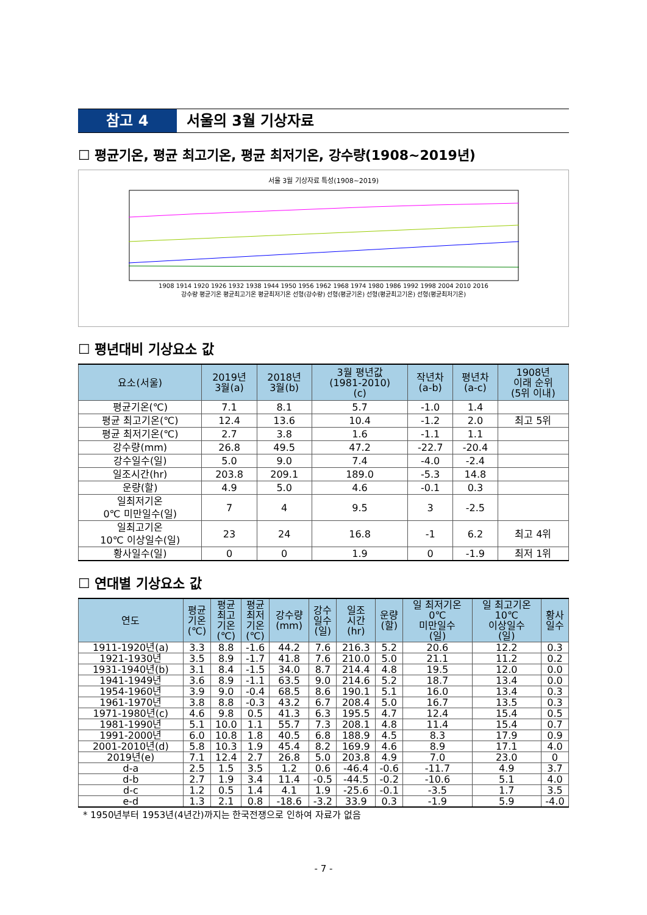참고 4 서울의 3월 기상자료
☐ 평균기온, 평균 최고기온, 평균 최저기온, 강수량(1908~2019년)
서울 3월 기상자료 특성(1908~2019)
1908 1914 1920 1926 1932 1938 1944 1950 1956 1962 1968 1974 1980 1986 1992 1998 2004 2010 2016
강수량 평균기온 평균최고기온 평균최저기온 선형(강수량) 선형(평균기온) 선형(평균최고기온) 선형(평균최저기온)
☐ 평년대비 기상요소 값
| 요소(서울) | 2019년 3월(a) | 2018년 3월(b) | 3월 평년값 (1981-2010) (c) | 작년차 (a-b) | 평년차 (a-c) | 1908년 이래 순위 (5위 이내) |
| --- | --- | --- | --- | --- | --- | --- |
| 평균기온(℃) | 7.1 | 8.1 | 5.7 | -1.0 | 1.4 | |
| 평균 최고기온(℃) | 12.4 | 13.6 | 10.4 | -1.2 | 2.0 | 최고 5위 |
| 평균 최저기온(℃) | 2.7 | 3.8 | 1.6 | -1.1 | 1.1 | |
| 강수량(mm) | 26.8 | 49.5 | 47.2 | -22.7 | -20.4 | |
| 강수일수(일) | 5.0 | 9.0 | 7.4 | -4.0 | -2.4 | |
| 일조시간(hr) | 203.8 | 209.1 | 189.0 | -5.3 | 14.8 | |
| 운량(할) | 4.9 | 5.0 | 4.6 | -0.1 | 0.3 | |
| 일최저기온 0℃ 미만일수(일) | 7 | 4 | 9.5 | 3 | -2.5 | |
| 일최고기온 10℃ 이상일수(일) | 23 | 24 | 16.8 | -1 | 6.2 | 최고 4위 |
| 황사일수(일) | 0 | 0 | 1.9 | 0 | -1.9 | 최저 1위 |
☐ 연대별 기상요소 값
| 연도 | 평균 기온 (℃) | 평균 최고 기온 (℃) | 평균 최저 기온 (℃) | 강수량 (mm) | 강수 일수 (일) | 일조 시간 (hr) | 운량 (할) | 일 최저기온 0℃ 미만일수 (일) | 일 최고기온 10℃ 이상일수 (일) | 황사 일수 |
| --- | --- | --- | --- | --- | --- | --- | --- | --- | --- | --- |
| 1911-1920년(a) | 3.3 | 8.8 | -1.6 | 44.2 | 7.6 | 216.3 | 5.2 | 20.6 | 12.2 | 0.3 |
| 1921-1930년 | 3.5 | 8.9 | -1.7 | 41.8 | 7.6 | 210.0 | 5.0 | 21.1 | 11.2 | 0.2 |
| 1931-1940년(b) | 3.1 | 8.4 | -1.5 | 34.0 | 8.7 | 214.4 | 4.8 | 19.5 | 12.0 | 0.0 |
| 1941-1949년 | 3.6 | 8.9 | -1.1 | 63.5 | 9.0 | 214.6 | 5.2 | 18.7 | 13.4 | 0.0 |
| 1954-1960년 | 3.9 | 9.0 | -0.4 | 68.5 | 8.6 | 190.1 | 5.1 | 16.0 | 13.4 | 0.3 |
| 1961-1970년 | 3.8 | 8.8 | -0.3 | 43.2 | 6.7 | 208.4 | 5.0 | 16.7 | 13.5 | 0.3 |
| 1971-1980년(c) | 4.6 | 9.8 | 0.5 | 41.3 | 6.3 | 195.5 | 4.7 | 12.4 | 15.4 | 0.5 |
| 1981-1990년 | 5.1 | 10.0 | 1.1 | 55.7 | 7.3 | 208.1 | 4.8 | 11.4 | 15.4 | 0.7 |
| 1991-2000년 | 6.0 | 10.8 | 1.8 | 40.5 | 6.8 | 188.9 | 4.5 | 8.3 | 17.9 | 0.9 |
| 2001-2010년(d) | 5.8 | 10.3 | 1.9 | 45.4 | 8.2 | 169.9 | 4.6 | 8.9 | 17.1 | 4.0 |
| 2019년(e) | 7.1 | 12.4 | 2.7 | 26.8 | 5.0 | 203.8 | 4.9 | 7.0 | 23.0 | 0 |
| d-a | 2.5 | 1.5 | 3.5 | 1.2 | 0.6 | -46.4 | -0.6 | -11.7 | 4.9 | 3.7 |
| d-b | 2.7 | 1.9 | 3.4 | 11.4 | -0.5 | -44.5 | -0.2 | -10.6 | 5.1 | 4.0 |
| d-c | 1.2 | 0.5 | 1.4 | 4.1 | 1.9 | -25.6 | -0.1 | -3.5 | 1.7 | 3.5 |
| e-d | 1.3 | 2.1 | 0.8 | -18.6 | -3.2 | 33.9 | 0.3 | -1.9 | 5.9 | -4.0 |
* 1950년부터 1953년(4년간)까지는 한국전쟁으로 인하여 자료가 없음
- 7 -